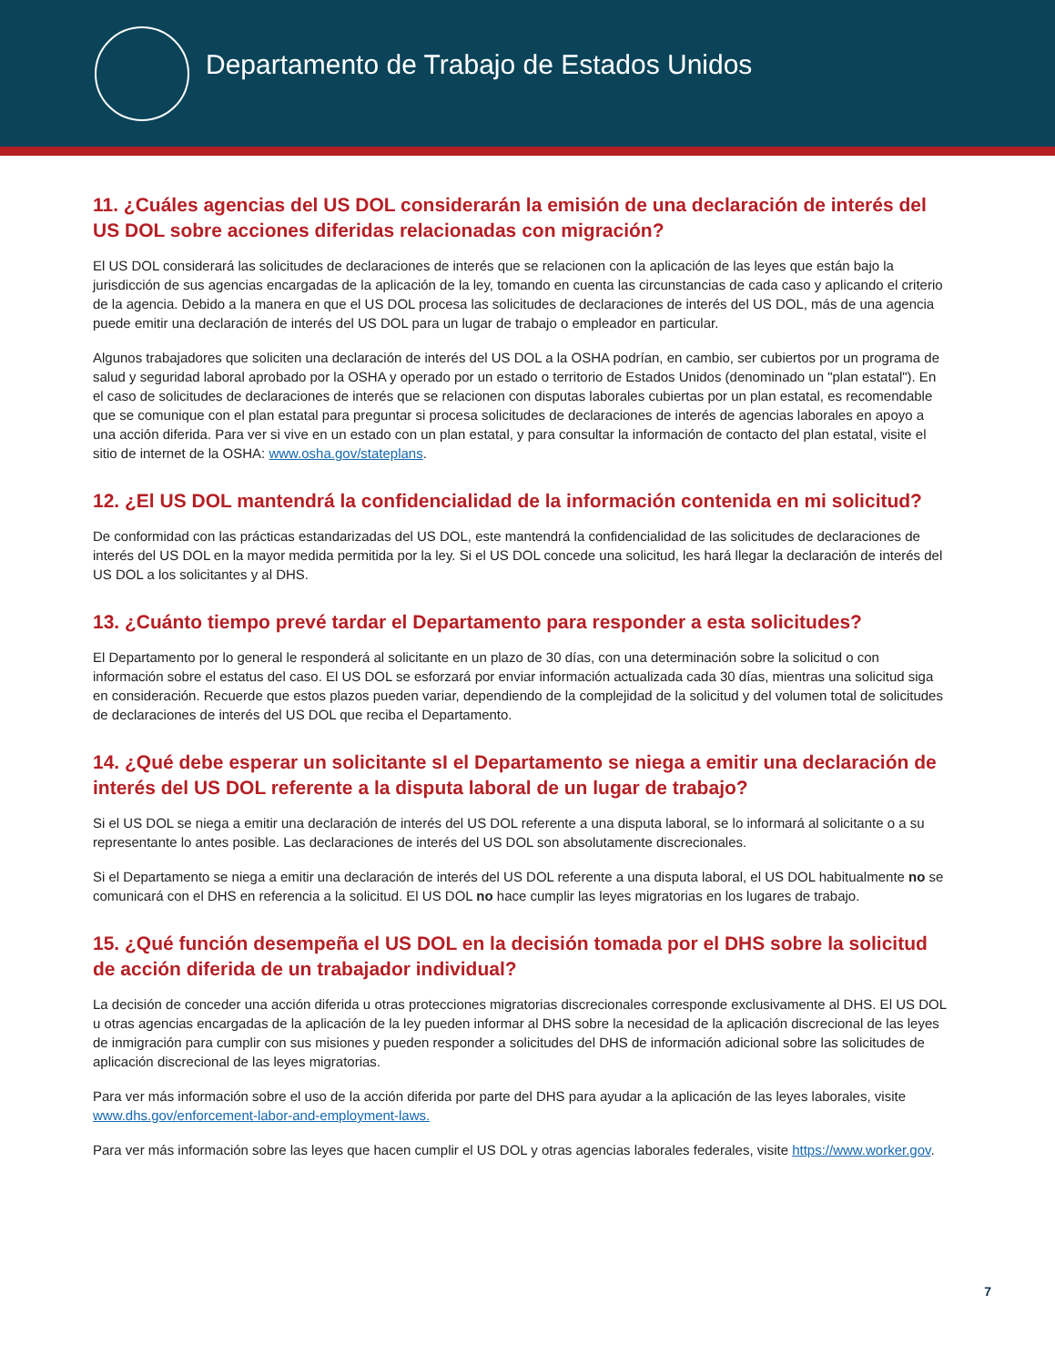Departamento de Trabajo de Estados Unidos
11. ¿Cuáles agencias del US DOL considerarán la emisión de una declaración de interés del US DOL sobre acciones diferidas relacionadas con migración?
El US DOL considerará las solicitudes de declaraciones de interés que se relacionen con la aplicación de las leyes que están bajo la jurisdicción de sus agencias encargadas de la aplicación de la ley, tomando en cuenta las circunstancias de cada caso y aplicando el criterio de la agencia. Debido a la manera en que el US DOL procesa las solicitudes de declaraciones de interés del US DOL, más de una agencia puede emitir una declaración de interés del US DOL para un lugar de trabajo o empleador en particular.
Algunos trabajadores que soliciten una declaración de interés del US DOL a la OSHA podrían, en cambio, ser cubiertos por un programa de salud y seguridad laboral aprobado por la OSHA y operado por un estado o territorio de Estados Unidos (denominado un "plan estatal"). En el caso de solicitudes de declaraciones de interés que se relacionen con disputas laborales cubiertas por un plan estatal, es recomendable que se comunique con el plan estatal para preguntar si procesa solicitudes de declaraciones de interés de agencias laborales en apoyo a una acción diferida. Para ver si vive en un estado con un plan estatal, y para consultar la información de contacto del plan estatal, visite el sitio de internet de la OSHA: www.osha.gov/stateplans.
12. ¿El US DOL mantendrá la confidencialidad de la información contenida en mi solicitud?
De conformidad con las prácticas estandarizadas del US DOL, este mantendrá la confidencialidad de las solicitudes de declaraciones de interés del US DOL en la mayor medida permitida por la ley. Si el US DOL concede una solicitud, les hará llegar la declaración de interés del US DOL a los solicitantes y al DHS.
13. ¿Cuánto tiempo prevé tardar el Departamento para responder a esta solicitudes?
El Departamento por lo general le responderá al solicitante en un plazo de 30 días, con una determinación sobre la solicitud o con información sobre el estatus del caso. El US DOL se esforzará por enviar información actualizada cada 30 días, mientras una solicitud siga en consideración. Recuerde que estos plazos pueden variar, dependiendo de la complejidad de la solicitud y del volumen total de solicitudes de declaraciones de interés del US DOL que reciba el Departamento.
14. ¿Qué debe esperar un solicitante sI el Departamento se niega a emitir una declaración de interés del US DOL referente a la disputa laboral de un lugar de trabajo?
Si el US DOL se niega a emitir una declaración de interés del US DOL referente a una disputa laboral, se lo informará al solicitante o a su representante lo antes posible. Las declaraciones de interés del US DOL son absolutamente discrecionales.
Si el Departamento se niega a emitir una declaración de interés del US DOL referente a una disputa laboral, el US DOL habitualmente no se comunicará con el DHS en referencia a la solicitud. El US DOL no hace cumplir las leyes migratorias en los lugares de trabajo.
15. ¿Qué función desempeña el US DOL en la decisión tomada por el DHS sobre la solicitud de acción diferida de un trabajador individual?
La decisión de conceder una acción diferida u otras protecciones migratorias discrecionales corresponde exclusivamente al DHS. El US DOL u otras agencias encargadas de la aplicación de la ley pueden informar al DHS sobre la necesidad de la aplicación discrecional de las leyes de inmigración para cumplir con sus misiones y pueden responder a solicitudes del DHS de información adicional sobre las solicitudes de aplicación discrecional de las leyes migratorias.
Para ver más información sobre el uso de la acción diferida por parte del DHS para ayudar a la aplicación de las leyes laborales, visite www.dhs.gov/enforcement-labor-and-employment-laws.
Para ver más información sobre las leyes que hacen cumplir el US DOL y otras agencias laborales federales, visite https://www.worker.gov.
7